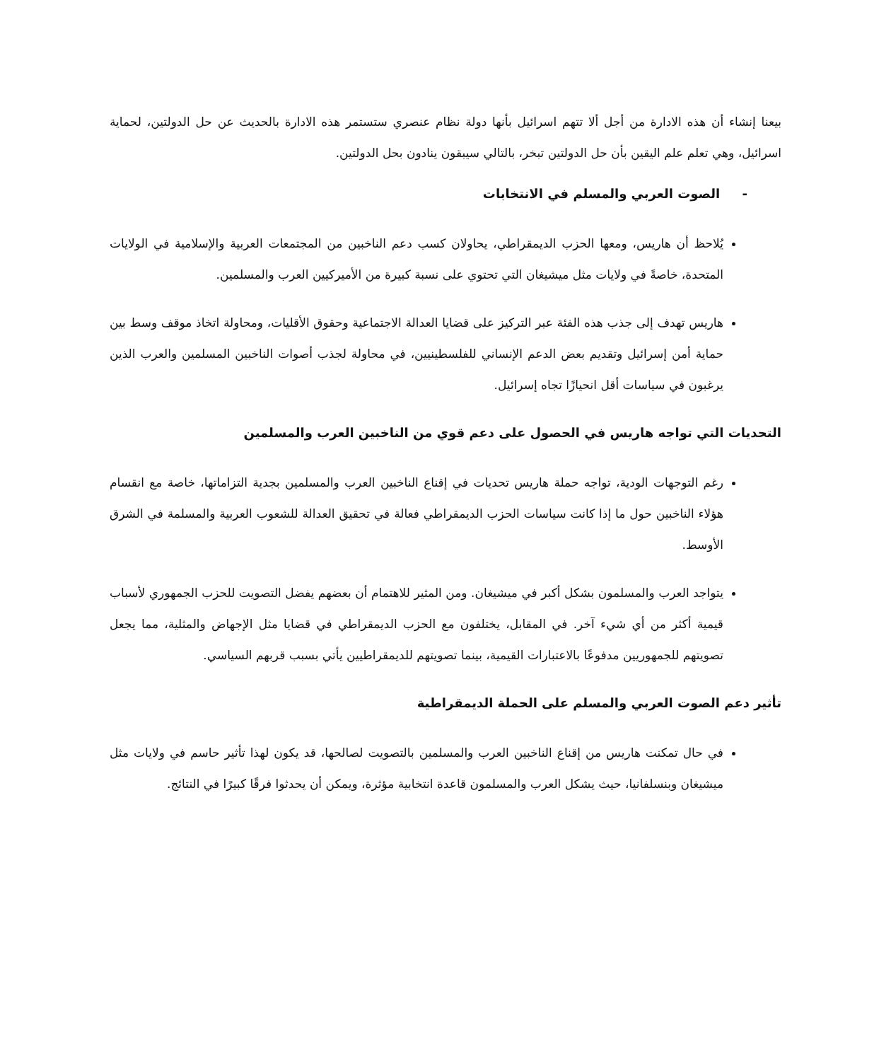بيعنا إنشاء أن هذه الادارة من أجل ألا تتهم اسرائيل بأنها دولة نظام عنصري ستستمر هذه الادارة بالحديث عن حل الدولتين، لحماية اسرائيل، وهي تعلم علم اليقين بأن حل الدولتين تبخر، بالتالي سيبقون ينادون بحل الدولتين.
- الصوت العربي والمسلم في الانتخابات
يُلاحظ أن هاريس، ومعها الحزب الديمقراطي، يحاولان كسب دعم الناخبين من المجتمعات العربية والإسلامية في الولايات المتحدة، خاصةً في ولايات مثل ميشيغان التي تحتوي على نسبة كبيرة من الأميركيين العرب والمسلمين.
هاريس تهدف إلى جذب هذه الفئة عبر التركيز على قضايا العدالة الاجتماعية وحقوق الأقليات، ومحاولة اتخاذ موقف وسط بين حماية أمن إسرائيل وتقديم بعض الدعم الإنساني للفلسطينيين، في محاولة لجذب أصوات الناخبين المسلمين والعرب الذين يرغبون في سياسات أقل انحيازًا تجاه إسرائيل.
التحديات التي تواجه هاريس في الحصول على دعم قوي من الناخبين العرب والمسلمين
رغم التوجهات الودية، تواجه حملة هاريس تحديات في إقناع الناخبين العرب والمسلمين بجدية التزاماتها، خاصة مع انقسام هؤلاء الناخبين حول ما إذا كانت سياسات الحزب الديمقراطي فعالة في تحقيق العدالة للشعوب العربية والمسلمة في الشرق الأوسط.
يتواجد العرب والمسلمون بشكل أكبر في ميشيغان. ومن المثير للاهتمام أن بعضهم يفضل التصويت للحزب الجمهوري لأسباب قيمية أكثر من أي شيء آخر. في المقابل، يختلفون مع الحزب الديمقراطي في قضايا مثل الإجهاض والمثلية، مما يجعل تصويتهم للجمهوريين مدفوعًا بالاعتبارات القيمية، بينما تصويتهم للديمقراطيين يأتي بسبب قربهم السياسي.
تأثير دعم الصوت العربي والمسلم على الحملة الديمقراطية
في حال تمكنت هاريس من إقناع الناخبين العرب والمسلمين بالتصويت لصالحها، قد يكون لهذا تأثير حاسم في ولايات مثل ميشيغان وبنسلفانيا، حيث يشكل العرب والمسلمون قاعدة انتخابية مؤثرة، ويمكن أن يحدثوا فرقًا كبيرًا في النتائج.